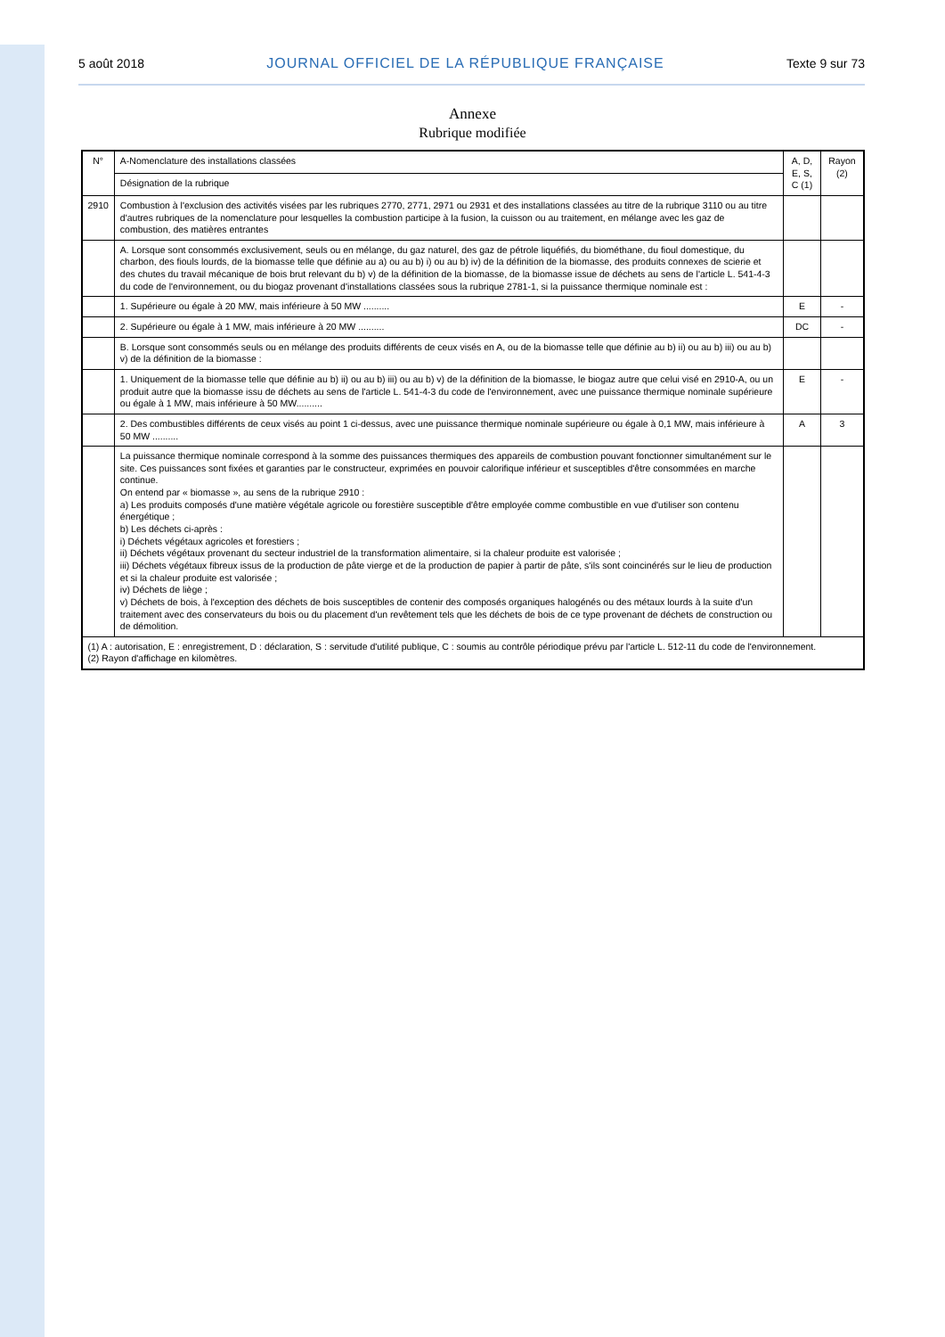5 août 2018 JOURNAL OFFICIEL DE LA RÉPUBLIQUE FRANÇAISE Texte 9 sur 73
Annexe
Rubrique modifiée
| N° | A-Nomenclature des installations classées | A, D, E, S, C (1) | Rayon (2) |
| --- | --- | --- | --- |
| | Désignation de la rubrique | | |
| 2910 | Combustion à l'exclusion des activités visées par les rubriques 2770, 2771, 2971 ou 2931 et des installations classées au titre de la rubrique 3110 ou au titre d'autres rubriques de la nomenclature pour lesquelles la combustion participe à la fusion, la cuisson ou au traitement, en mélange avec les gaz de combustion, des matières entrantes | | |
| | A. Lorsque sont consommés exclusivement, seuls ou en mélange, du gaz naturel, des gaz de pétrole liquéfiés, du biométhane, du fioul domestique, du charbon, des fiouls lourds, de la biomasse telle que définie au a) ou au b) i) ou au b) iv) de la définition de la biomasse, des produits connexes de scierie et des chutes du travail mécanique de bois brut relevant du b) v) de la définition de la biomasse, de la biomasse issue de déchets au sens de l'article L. 541-4-3 du code de l'environnement, ou du biogaz provenant d'installations classées sous la rubrique 2781-1, si la puissance thermique nominale est : | | |
| | 1. Supérieure ou égale à 20 MW, mais inférieure à 50 MW .......... | E | - |
| | 2. Supérieure ou égale à 1 MW, mais inférieure à 20 MW .......... | DC | - |
| | B. Lorsque sont consommés seuls ou en mélange des produits différents de ceux visés en A, ou de la biomasse telle que définie au b) ii) ou au b) iii) ou au b) v) de la définition de la biomasse : | | |
| | 1. Uniquement de la biomasse telle que définie au b) ii) ou au b) iii) ou au b) v) de la définition de la biomasse, le biogaz autre que celui visé en 2910-A, ou un produit autre que la biomasse issu de déchets au sens de l'article L. 541-4-3 du code de l'environnement, avec une puissance thermique nominale supérieure ou égale à 1 MW, mais inférieure à 50 MW.......... | E | - |
| | 2. Des combustibles différents de ceux visés au point 1 ci-dessus, avec une puissance thermique nominale supérieure ou égale à 0,1 MW, mais inférieure à 50 MW .......... | A | 3 |
| | La puissance thermique nominale correspond à la somme des puissances thermiques des appareils de combustion pouvant fonctionner simultanément sur le site. Ces puissances sont fixées et garanties par le constructeur, exprimées en pouvoir calorifique inférieur et susceptibles d'être consommées en marche continue. On entend par « biomasse », au sens de la rubrique 2910 : a) Les produits composés d'une matière végétale agricole ou forestière susceptible d'être employée comme combustible en vue d'utiliser son contenu énergétique ; b) Les déchets ci-après : i) Déchets végétaux agricoles et forestiers ; ii) Déchets végétaux provenant du secteur industriel de la transformation alimentaire, si la chaleur produite est valorisée ; iii) Déchets végétaux fibreux issus de la production de pâte vierge et de la production de papier à partir de pâte, s'ils sont coincinérés sur le lieu de production et si la chaleur produite est valorisée ; iv) Déchets de liège ; v) Déchets de bois, à l'exception des déchets de bois susceptibles de contenir des composés organiques halogénés ou des métaux lourds à la suite d'un traitement avec des conservateurs du bois ou du placement d'un revêtement tels que les déchets de bois de ce type provenant de déchets de construction ou de démolition. | | |
| (1) A : autorisation, E : enregistrement, D : déclaration, S : servitude d'utilité publique, C : soumis au contrôle périodique prévu par l'article L. 512-11 du code de l'environnement. (2) Rayon d'affichage en kilomètres. | | | |